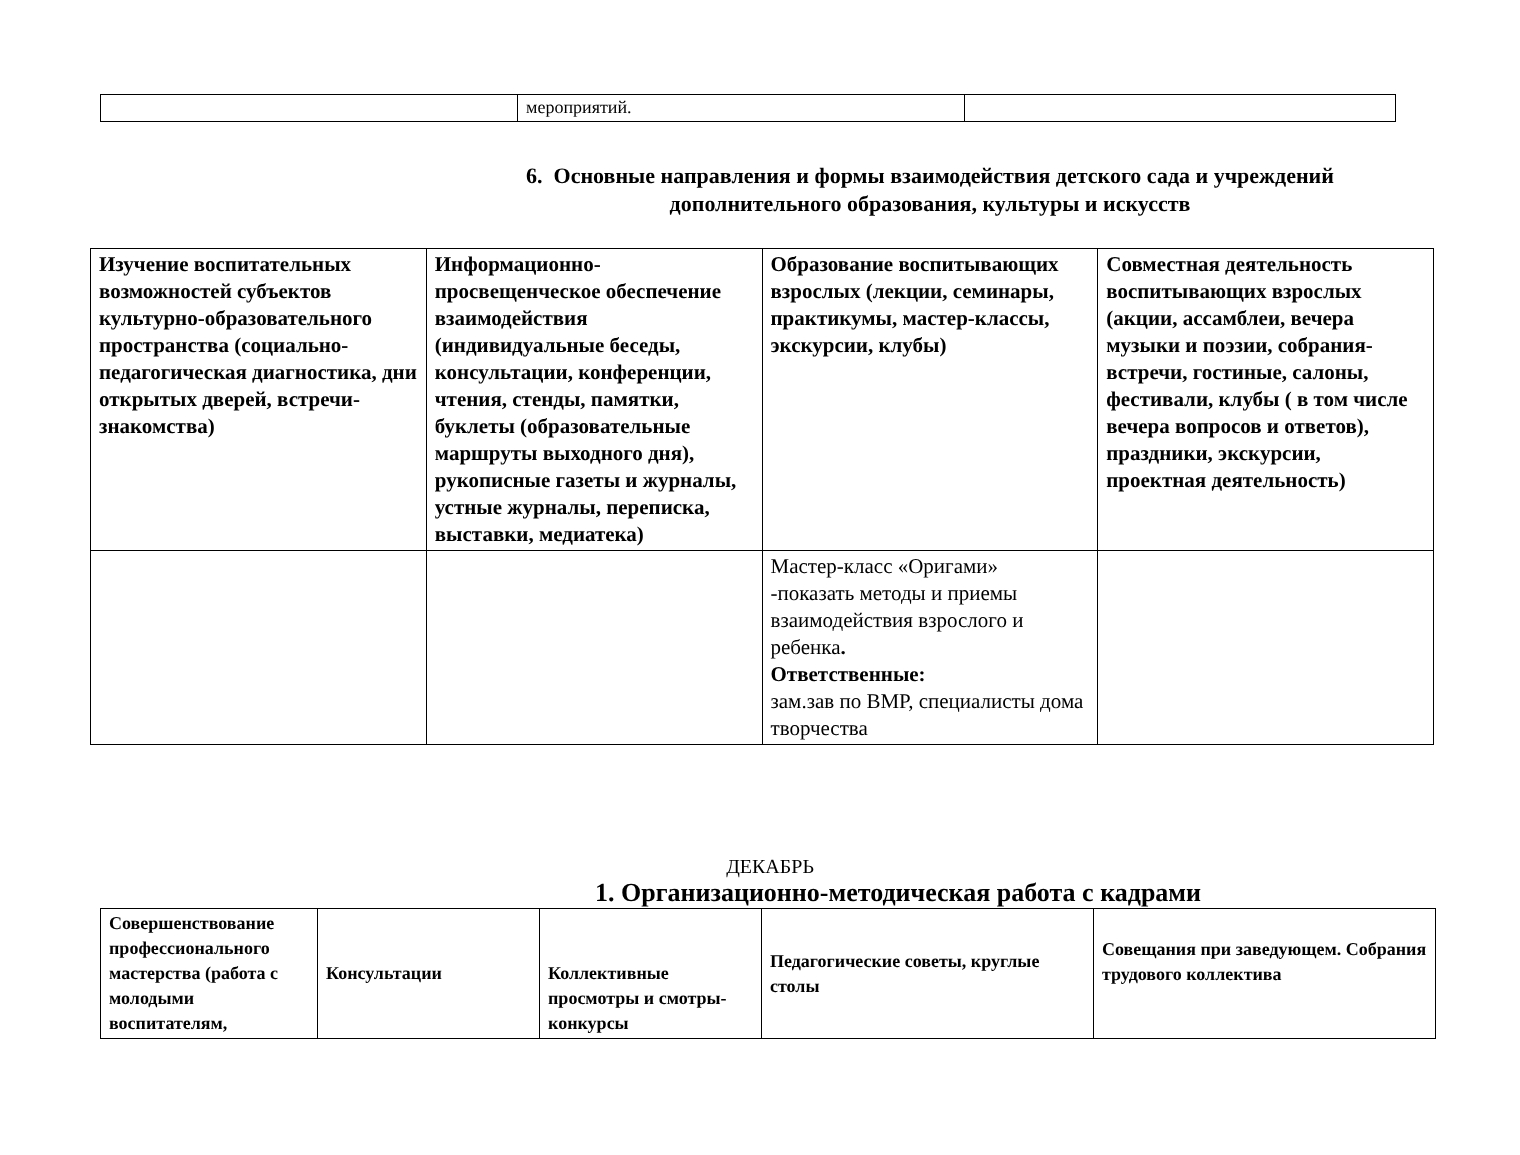| | мероприятий. | |
6. Основные направления и формы взаимодействия детского сада и учреждений
дополнительного образования, культуры и искусств
| Изучение воспитательных возможностей субъектов культурно-образовательного пространства (социально-педагогическая диагностика, дни открытых дверей, встречи-знакомства) | Информационно-просвещенческое обеспечение взаимодействия (индивидуальные беседы, консультации, конференции, чтения, стенды, памятки, буклеты (образовательные маршруты выходного дня), рукописные газеты и журналы, устные журналы, переписка, выставки, медиатека) | Образование воспитывающих взрослых (лекции, семинары, практикумы, мастер-классы, экскурсии, клубы) | Совместная деятельность воспитывающих взрослых (акции, ассамблеи, вечера музыки и поэзии, собрания-встречи, гостиные, салоны, фестивали, клубы ( в том числе вечера вопросов и ответов), праздники, экскурсии, проектная деятельность) |
| | | Мастер-класс «Оригами» -показать методы и приемы взаимодействия взрослого и ребенка . Ответственные: зам.зав по ВМР, специалисты дома творчества | |
ДЕКАБРЬ
1. Организационно-методическая работа с кадрами
| Совершенствование профессионального мастерства (работа с молодыми воспитателям, | Консультации | Коллективные просмотры и смотры-конкурсы | Педагогические советы, круглые столы | Совещания при заведующем. Собрания трудового коллектива |